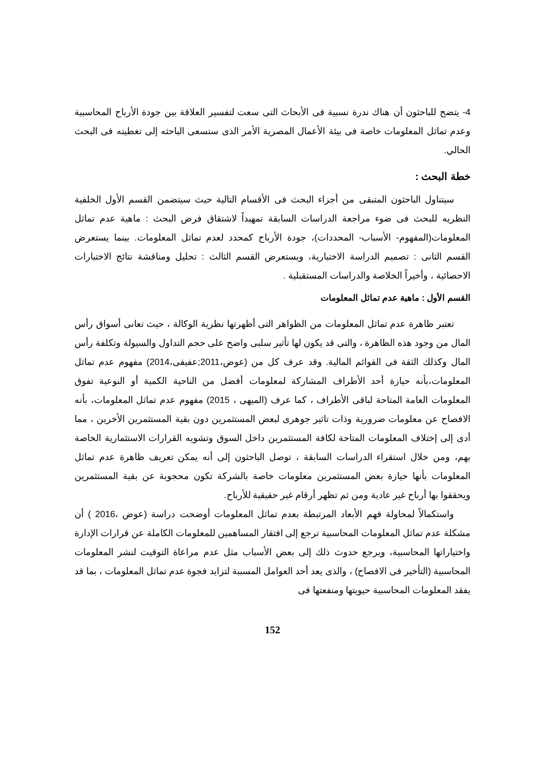4- يتضح للباحثون أن هناك ندرة نسبية فى الأبحاث التى سعت لتفسير العلاقة بين جودة الأرباح المحاسبية وعدم تماثل المعلومات خاصة فى بيئة الأعمال المصرية الأمر الذى ستسعى الباحثه إلى تغطيته فى البحث الحالي.
خطة البحث :
سيتناول الباحثون المتبقى من أجزاء البحث فى الأقسام التالية حيث سيتضمن القسم الأول الخلفية النظريه للبحث فى ضوء مراجعة الدراسات السابقة تمهيداً لاشتقاق فرض البحث : ماهية عدم تماثل المعلومات(المفهوم- الأسباب- المحددات)، جودة الأرباح كمحدد لعدم تماثل المعلومات. بينما يستعرض القسم الثانى : تصميم الدراسة الاختبارية، ويستعرض القسم الثالث : تحليل ومناقشة نتائج الاختبارات الاحصائية ، وأخيراً الخلاصة والدراسات المستقبلية .
القسم الأول : ماهية عدم تماثل المعلومات
تعتبر ظاهرة عدم تماثل المعلومات من الظواهر التى أظهرتها نظرية الوكالة ، حيث تعانى أسواق رأس المال من وجود هذه الظاهرة ، والتى قد يكون لها تأثير سلبى واضح على حجم التداول والسيولة وتكلفة رأس المال وكذلك الثقة فى القوائم المالية. وقد عرف كل من (عوض،2011;عفيفى،2014) مفهوم عدم تماثل المعلومات،بأنه حيازة أحد الأطراف المشاركة لمعلومات أفضل من الناحية الكمية أو النوعية تفوق المعلومات العامة المتاحة لباقى الأطراف ، كما عرف (الميهى ، 2015) مفهوم عدم تماثل المعلومات، بأنه الافصاح عن معلومات ضرورية وذات تاثير جوهرى لبعض المستثمرين دون بقية المستثمرين الأخرين ، مما أدى إلى إختلاف المعلومات المتاحة لكافة المستثمرين داخل السوق وتشويه القرارات الاستثمارية الخاصة بهم، ومن خلال استقراء الدراسات السابقة ، توصل الباحثون إلى أنه يمكن تعريف ظاهرة عدم تماثل المعلومات بأنها حيازة بعض المستثمرين معلومات خاصة بالشركة تكون محجوبة عن بقية المستثمرين ويحققوا بها أرباح غير عادية ومن ثم تظهر أرقام غير حقيقية للأرباح.
واستكمالاً لمحاولة فهم الأبعاد المرتبطة بعدم تماثل المعلومات أوضحت دراسة (عوض ،2016 ) أن مشكلة عدم تماثل المعلومات المحاسبية ترجع إلى افتقار المساهمين للمعلومات الكاملة عن قرارات الإدارة واختياراتها المحاسبية، ويرجع حدوث ذلك إلى بعض الأسباب مثل عدم مراعاة التوقيت لنشر المعلومات المحاسبية (التأخير فى الافصاح) ، والذى يعد أحد العوامل المسببة لتزايد فجوة عدم تماثل المعلومات ، بما قد يفقد المعلومات المحاسبية حيويتها ومنفعتها فى
152